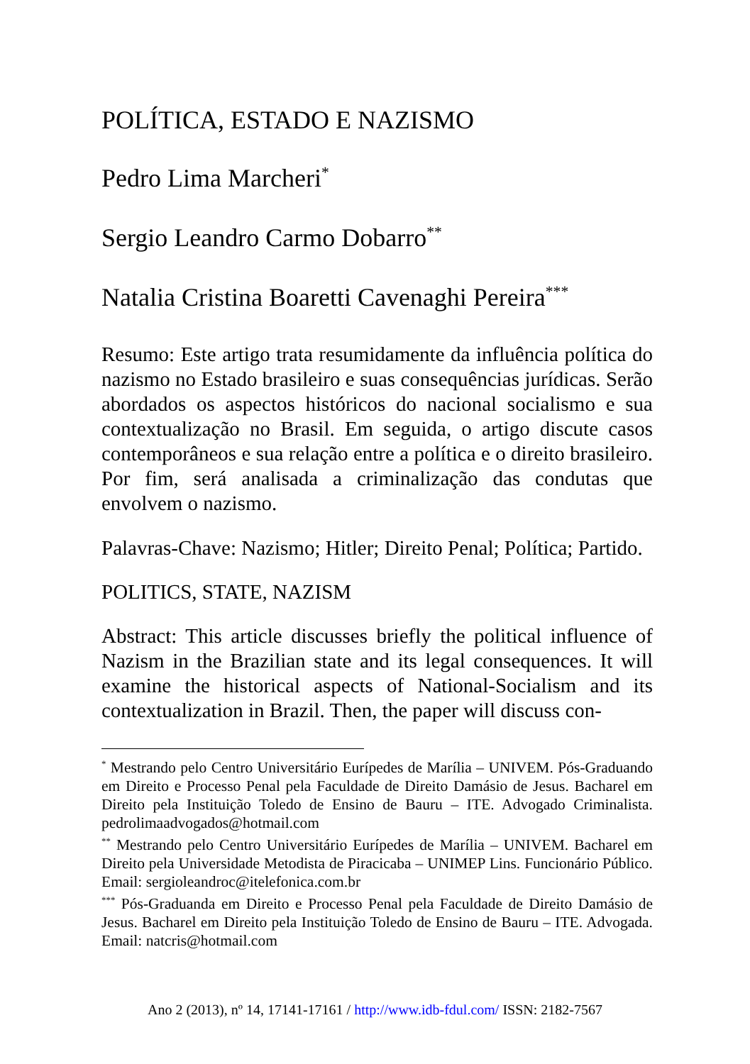POLÍTICA, ESTADO E NAZISMO
Pedro Lima Marcheri<sup>*</sup>
Sergio Leandro Carmo Dobarro<sup>**</sup>
Natalia Cristina Boaretti Cavenaghi Pereira<sup>***</sup>
Resumo: Este artigo trata resumidamente da influência política do nazismo no Estado brasileiro e suas consequências jurídicas. Serão abordados os aspectos históricos do nacional socialismo e sua contextualização no Brasil. Em seguida, o artigo discute casos contemporâneos e sua relação entre a política e o direito brasileiro. Por fim, será analisada a criminalização das condutas que envolvem o nazismo.
Palavras-Chave: Nazismo; Hitler; Direito Penal; Política; Partido.
POLITICS, STATE, NAZISM
Abstract: This article discusses briefly the political influence of Nazism in the Brazilian state and its legal consequences. It will examine the historical aspects of National-Socialism and its contextualization in Brazil. Then, the paper will discuss con-
<sup>*</sup> Mestrando pelo Centro Universitário Eurípedes de Marília – UNIVEM. Pós-Graduando em Direito e Processo Penal pela Faculdade de Direito Damásio de Jesus. Bacharel em Direito pela Instituição Toledo de Ensino de Bauru – ITE. Advogado Criminalista. pedrolimaadvogados@hotmail.com
<sup>**</sup> Mestrando pelo Centro Universitário Eurípedes de Marília – UNIVEM. Bacharel em Direito pela Universidade Metodista de Piracicaba – UNIMEP Lins. Funcionário Público. Email: sergioleandroc@itelefonica.com.br
<sup>***</sup> Pós-Graduanda em Direito e Processo Penal pela Faculdade de Direito Damásio de Jesus. Bacharel em Direito pela Instituição Toledo de Ensino de Bauru – ITE. Advogada. Email: natcris@hotmail.com
Ano 2 (2013), nº 14, 17141-17161 / http://www.idb-fdul.com/ ISSN: 2182-7567